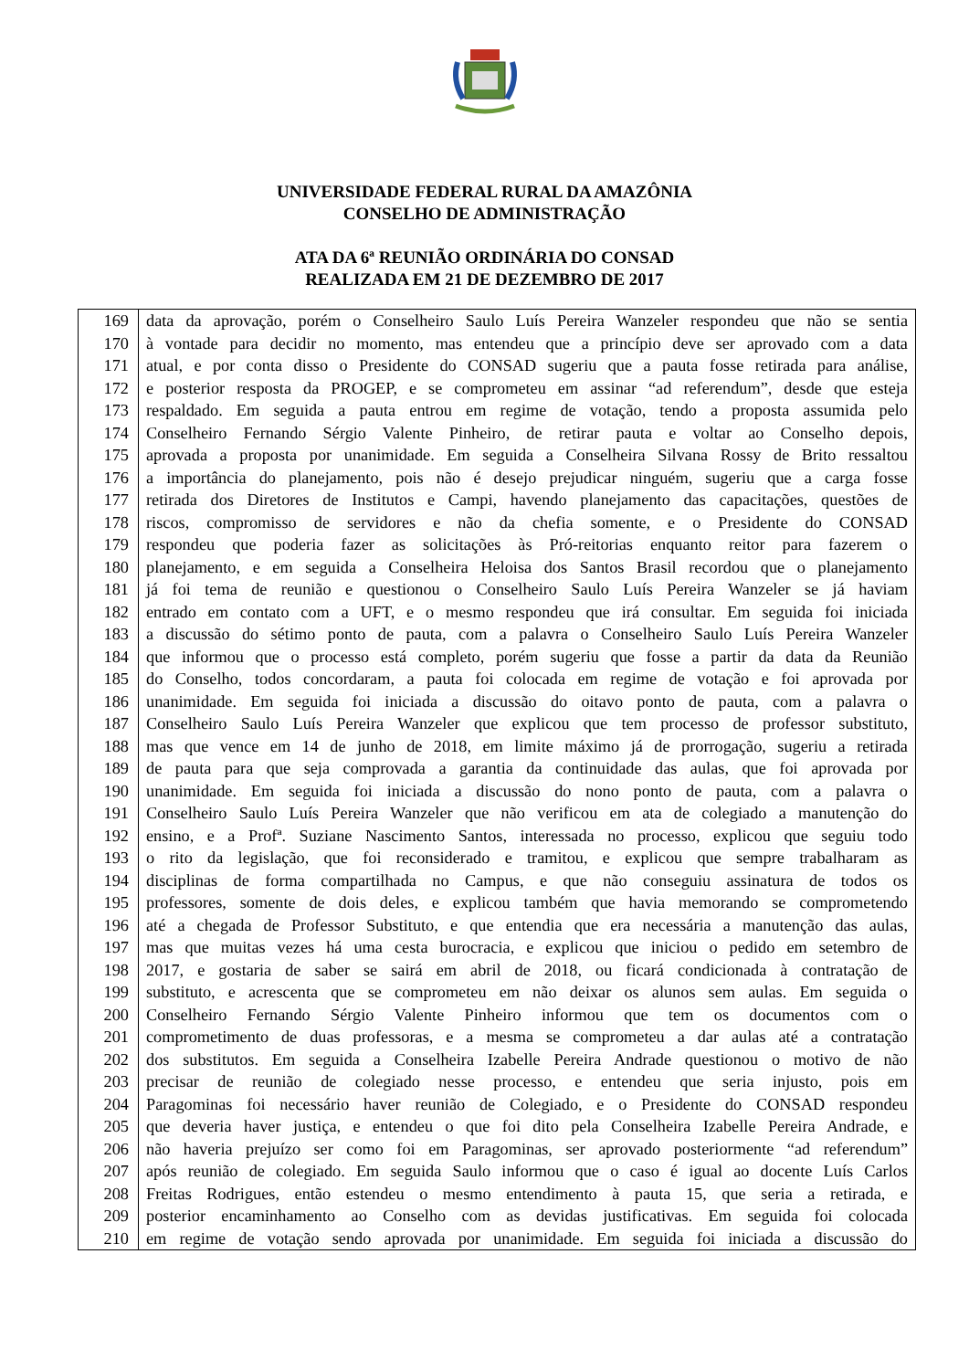UNIVERSIDADE FEDERAL RURAL DA AMAZÔNIA
CONSELHO DE ADMINISTRAÇÃO
ATA DA 6ª REUNIÃO ORDINÁRIA DO CONSAD
REALIZADA EM 21 DE DEZEMBRO DE 2017
| 169 | data da aprovação, porém o Conselheiro Saulo Luís Pereira Wanzeler respondeu que não se sentia |
| 170 | à vontade para decidir no momento, mas entendeu que a princípio deve ser aprovado com a data |
| 171 | atual, e por conta disso o Presidente do CONSAD sugeriu que a pauta fosse retirada para análise, |
| 172 | e posterior resposta da PROGEP, e se comprometeu em assinar “ad referendum”, desde que esteja |
| 173 | respaldado. Em seguida a pauta entrou em regime de votação, tendo a proposta assumida pelo |
| 174 | Conselheiro Fernando Sérgio Valente Pinheiro, de retirar pauta e voltar ao Conselho depois, |
| 175 | aprovada a proposta por unanimidade. Em seguida a Conselheira Silvana Rossy de Brito ressaltou |
| 176 | a importância do planejamento, pois não é desejo prejudicar ninguém, sugeriu que a carga fosse |
| 177 | retirada dos Diretores de Institutos e Campi, havendo planejamento das capacitações, questões de |
| 178 | riscos, compromisso de servidores e não da chefia somente, e o Presidente do CONSAD |
| 179 | respondeu que poderia fazer as solicitações às Pró-reitorias enquanto reitor para fazerem o |
| 180 | planejamento, e em seguida a Conselheira Heloisa dos Santos Brasil recordou que o planejamento |
| 181 | já foi tema de reunião e questionou o Conselheiro Saulo Luís Pereira Wanzeler se já haviam |
| 182 | entrado em contato com a UFT, e o mesmo respondeu que irá consultar. Em seguida foi iniciada |
| 183 | a discussão do sétimo ponto de pauta, com a palavra o Conselheiro Saulo Luís Pereira Wanzeler |
| 184 | que informou que o processo está completo, porém sugeriu que fosse a partir da data da Reunião |
| 185 | do Conselho, todos concordaram, a pauta foi colocada em regime de votação e foi aprovada por |
| 186 | unanimidade. Em seguida foi iniciada a discussão do oitavo ponto de pauta, com a palavra o |
| 187 | Conselheiro Saulo Luís Pereira Wanzeler que explicou que tem processo de professor substituto, |
| 188 | mas que vence em 14 de junho de 2018, em limite máximo já de prorrogação, sugeriu a retirada |
| 189 | de pauta para que seja comprovada a garantia da continuidade das aulas, que foi aprovada por |
| 190 | unanimidade. Em seguida foi iniciada a discussão do nono ponto de pauta, com a palavra o |
| 191 | Conselheiro Saulo Luís Pereira Wanzeler que não verificou em ata de colegiado a manutenção do |
| 192 | ensino, e a Profª. Suziane Nascimento Santos, interessada no processo, explicou que seguiu todo |
| 193 | o rito da legislação, que foi reconsiderado e tramitou, e explicou que sempre trabalharam as |
| 194 | disciplinas de forma compartilhada no Campus, e que não conseguiu assinatura de todos os |
| 195 | professores, somente de dois deles, e explicou também que havia memorando se comprometendo |
| 196 | até a chegada de Professor Substituto, e que entendia que era necessária a manutenção das aulas, |
| 197 | mas que muitas vezes há uma cesta burocracia, e explicou que iniciou o pedido em setembro de |
| 198 | 2017, e gostaria de saber se sairá em abril de 2018, ou ficará condicionada à contratação de |
| 199 | substituto, e acrescenta que se comprometeu em não deixar os alunos sem aulas. Em seguida o |
| 200 | Conselheiro Fernando Sérgio Valente Pinheiro informou que tem os documentos com o |
| 201 | comprometimento de duas professoras, e a mesma se comprometeu a dar aulas até a contratação |
| 202 | dos substitutos. Em seguida a Conselheira Izabelle Pereira Andrade questionou o motivo de não |
| 203 | precisar de reunião de colegiado nesse processo, e entendeu que seria injusto, pois em |
| 204 | Paragominas foi necessário haver reunião de Colegiado, e o Presidente do CONSAD respondeu |
| 205 | que deveria haver justiça, e entendeu o que foi dito pela Conselheira Izabelle Pereira Andrade, e |
| 206 | não haveria prejuízo ser como foi em Paragominas, ser aprovado posteriormente “ad referendum” |
| 207 | após reunião de colegiado. Em seguida Saulo informou que o caso é igual ao docente Luís Carlos |
| 208 | Freitas Rodrigues, então estendeu o mesmo entendimento à pauta 15, que seria a retirada, e |
| 209 | posterior encaminhamento ao Conselho com as devidas justificativas. Em seguida foi colocada |
| 210 | em regime de votação sendo aprovada por unanimidade. Em seguida foi iniciada a discussão do |